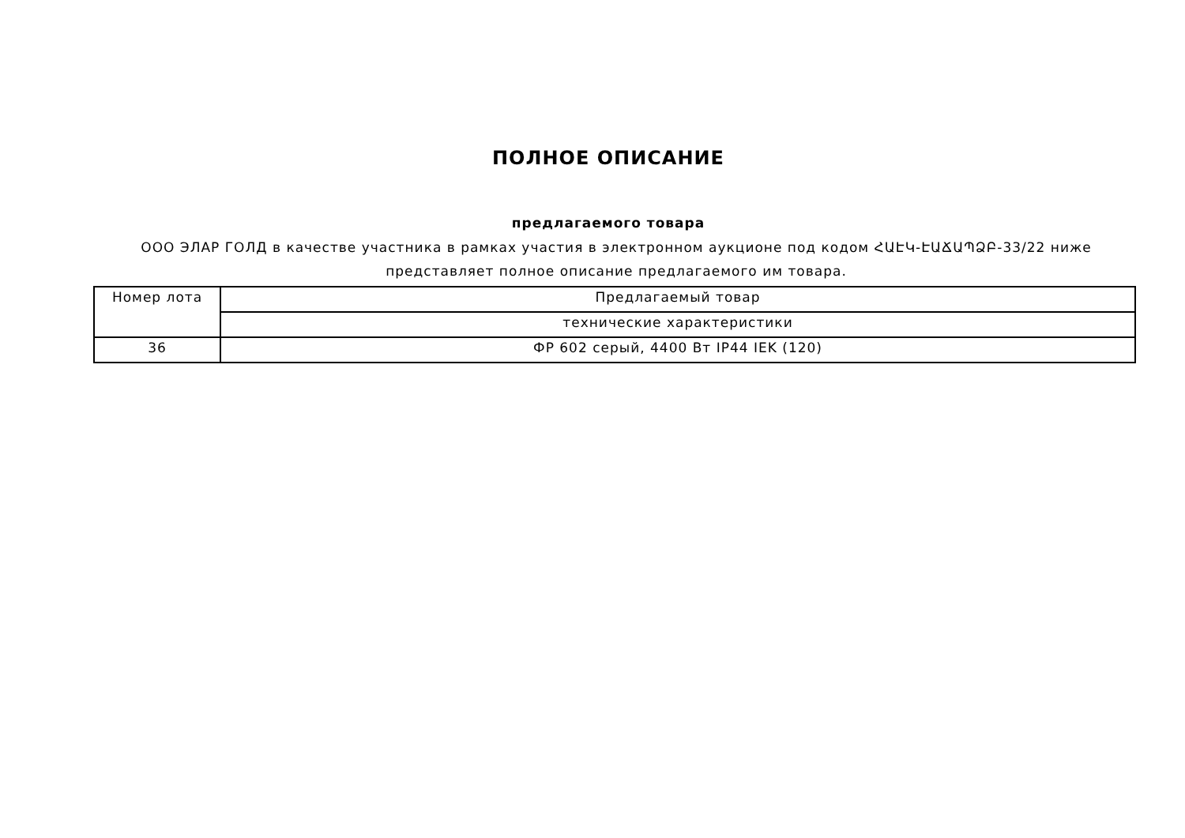ПОЛНОЕ ОПИСАНИЕ
предлагаемого товара
ООО ЭЛАР ГОЛД в качестве участника в рамках участия в электронном аукционе под кодом ՀԱԷԿ-ԷԱՃԱՊՁԲ-33/22 ниже представляет полное описание предлагаемого им товара.
| Номер лота | Предлагаемый товар |
| --- | --- |
| | технические характеристики |
| 36 | ФР 602 серый, 4400 Вт IP44 IEK (120) |